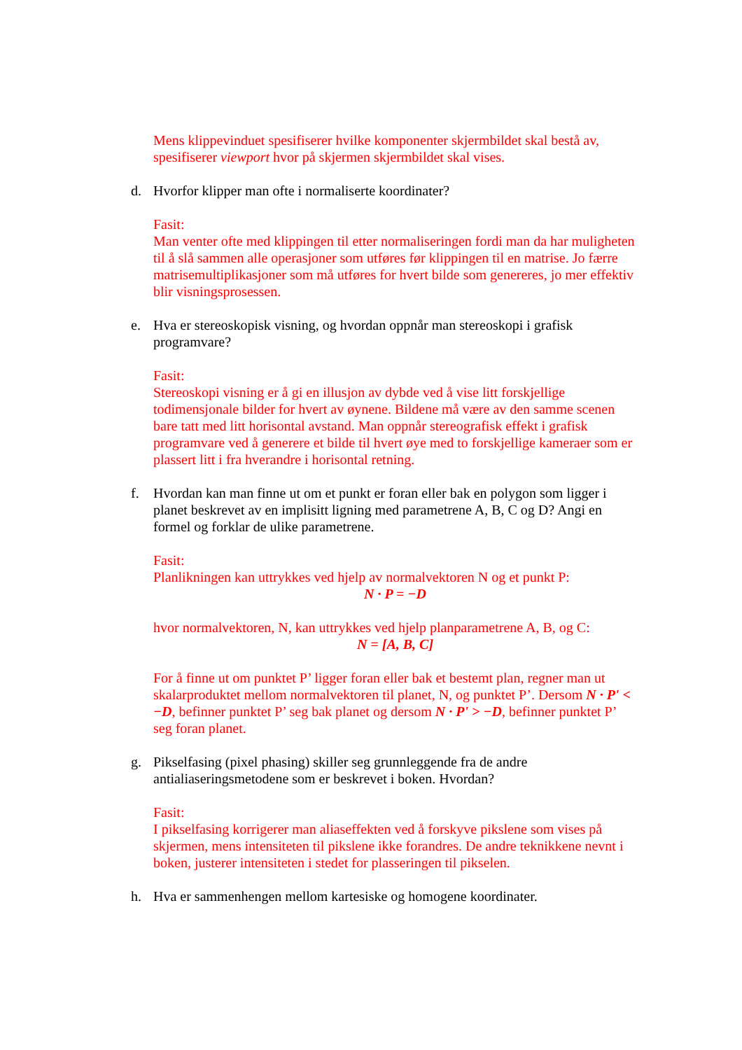Mens klippevinduet spesifiserer hvilke komponenter skjermbildet skal bestå av, spesifiserer viewport hvor på skjermen skjermbildet skal vises.
d. Hvorfor klipper man ofte i normaliserte koordinater?
Fasit:
Man venter ofte med klippingen til etter normaliseringen fordi man da har muligheten til å slå sammen alle operasjoner som utføres før klippingen til en matrise. Jo færre matrisemultiplikasjoner som må utføres for hvert bilde som genereres, jo mer effektiv blir visningsprosessen.
e. Hva er stereoskopisk visning, og hvordan oppnår man stereoskopi i grafisk programvare?
Fasit:
Stereoskopi visning er å gi en illusjon av dybde ved å vise litt forskjellige todimensjonale bilder for hvert av øynene. Bildene må være av den samme scenen bare tatt med litt horisontal avstand. Man oppnår stereografisk effekt i grafisk programvare ved å generere et bilde til hvert øye med to forskjellige kameraer som er plassert litt i fra hverandre i horisontal retning.
f. Hvordan kan man finne ut om et punkt er foran eller bak en polygon som ligger i planet beskrevet av en implisitt ligning med parametrene A, B, C og D? Angi en formel og forklar de ulike parametrene.
Fasit:
Planlikningen kan uttrykkes ved hjelp av normalvektoren N og et punkt P:
N · P = −D
hvor normalvektoren, N, kan uttrykkes ved hjelp planparametrene A, B, og C:
N = [A, B, C]
For å finne ut om punktet P’ ligger foran eller bak et bestemt plan, regner man ut skalarproduktet mellom normalvektoren til planet, N, og punktet P’. Dersom N · P' < −D, befinner punktet P’ seg bak planet og dersom N · P' > −D, befinner punktet P’ seg foran planet.
g. Pikselfasing (pixel phasing) skiller seg grunnleggende fra de andre antialiaseringsmetodene som er beskrevet i boken. Hvordan?
Fasit:
I pikselfasing korrigerer man aliaseffekten ved å forskyve pikslene som vises på skjermen, mens intensiteten til pikslene ikke forandres. De andre teknikkene nevnt i boken, justerer intensiteten i stedet for plasseringen til pikselen.
h. Hva er sammenhengen mellom kartesiske og homogene koordinater.